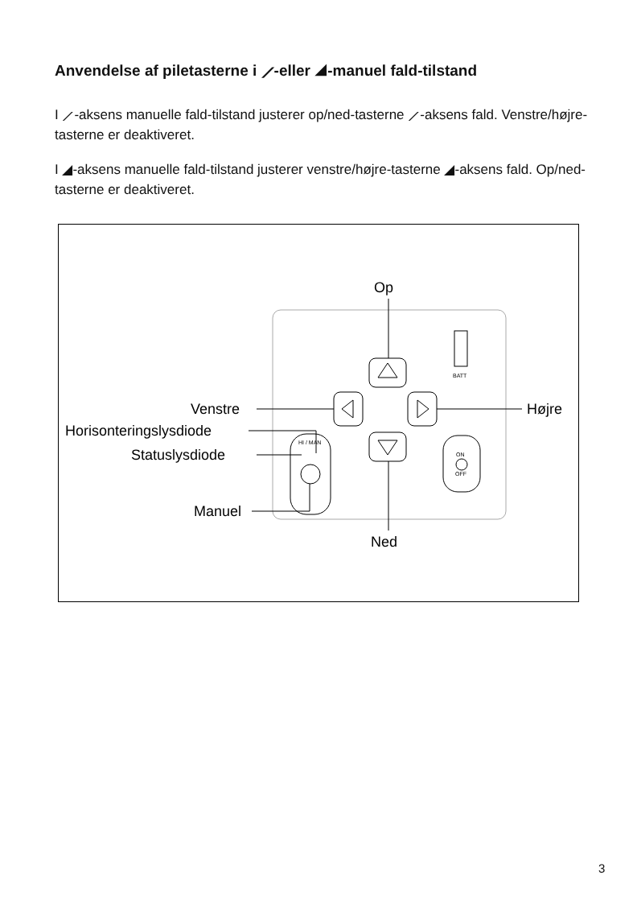Anvendelse af piletasterne i ⟋-eller ◢-manuel fald-tilstand
I ⟋-aksens manuelle fald-tilstand justerer op/ned-tasterne ⟋-aksens fald. Venstre/højre-tasterne er deaktiveret.
I ◢-aksens manuelle fald-tilstand justerer venstre/højre-tasterne ◢-aksens fald. Op/ned-tasterne er deaktiveret.
Op
Ned
Venstre
Højre
Horisonteringslysdiode
Statuslysdiode
HI / MAN
Manuel
ON
OFF
BATT
3